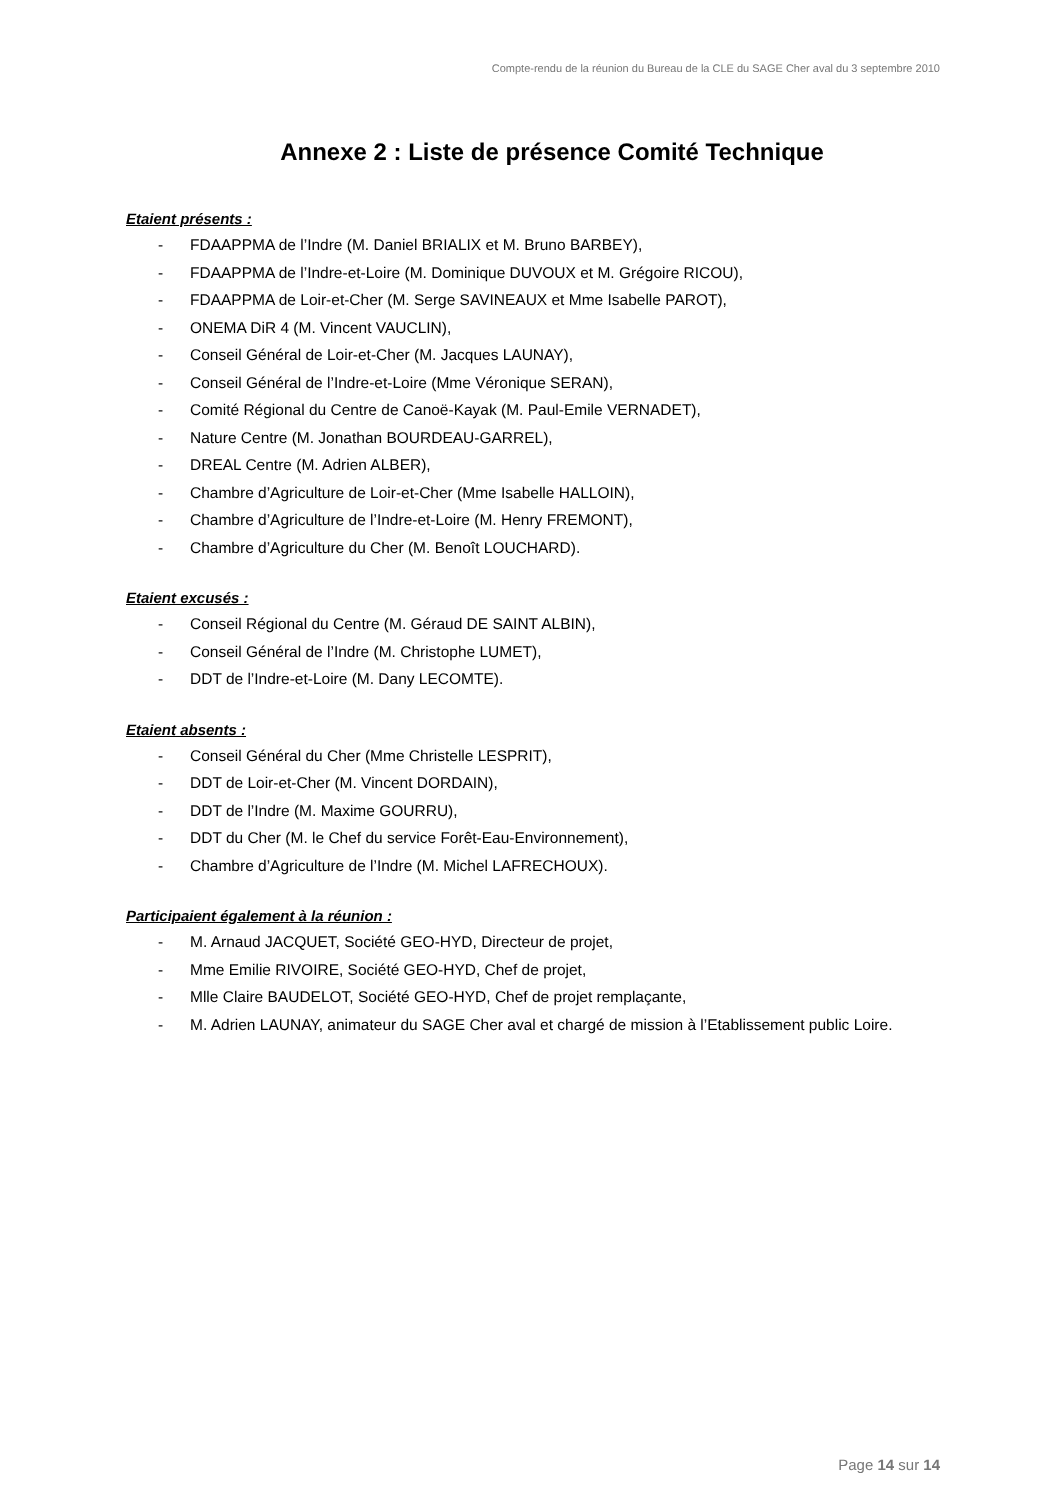Compte-rendu de la réunion du Bureau de la CLE du SAGE Cher aval du 3 septembre 2010
Annexe 2 : Liste de présence Comité Technique
Etaient présents :
- FDAAPPMA de l’Indre (M. Daniel BRIALIX et M. Bruno BARBEY),
- FDAAPPMA de l’Indre-et-Loire (M. Dominique DUVOUX et M. Grégoire RICOU),
- FDAAPPMA de Loir-et-Cher (M. Serge SAVINEAUX et Mme Isabelle PAROT),
- ONEMA DiR 4 (M. Vincent VAUCLIN),
- Conseil Général de Loir-et-Cher (M. Jacques LAUNAY),
- Conseil Général de l’Indre-et-Loire (Mme Véronique SERAN),
- Comité Régional du Centre de Canoë-Kayak (M. Paul-Emile VERNADET),
- Nature Centre (M. Jonathan BOURDEAU-GARREL),
- DREAL Centre (M. Adrien ALBER),
- Chambre d’Agriculture de Loir-et-Cher (Mme Isabelle HALLOIN),
- Chambre d’Agriculture de l’Indre-et-Loire (M. Henry FREMONT),
- Chambre d’Agriculture du Cher (M. Benoît LOUCHARD).
Etaient excusés :
- Conseil Régional du Centre (M. Géraud DE SAINT ALBIN),
- Conseil Général de l’Indre (M. Christophe LUMET),
- DDT de l’Indre-et-Loire (M. Dany LECOMTE).
Etaient absents :
- Conseil Général du Cher (Mme Christelle LESPRIT),
- DDT de Loir-et-Cher (M. Vincent DORDAIN),
- DDT de l’Indre (M. Maxime GOURRU),
- DDT du Cher (M. le Chef du service Forêt-Eau-Environnement),
- Chambre d’Agriculture de l’Indre (M. Michel LAFRECHOUX).
Participaient également à la réunion :
- M. Arnaud JACQUET, Société GEO-HYD, Directeur de projet,
- Mme Emilie RIVOIRE, Société GEO-HYD, Chef de projet,
- Mlle Claire BAUDELOT, Société GEO-HYD, Chef de projet remplaçante,
- M. Adrien LAUNAY, animateur du SAGE Cher aval et chargé de mission à l’Etablissement public Loire.
Page 14 sur 14